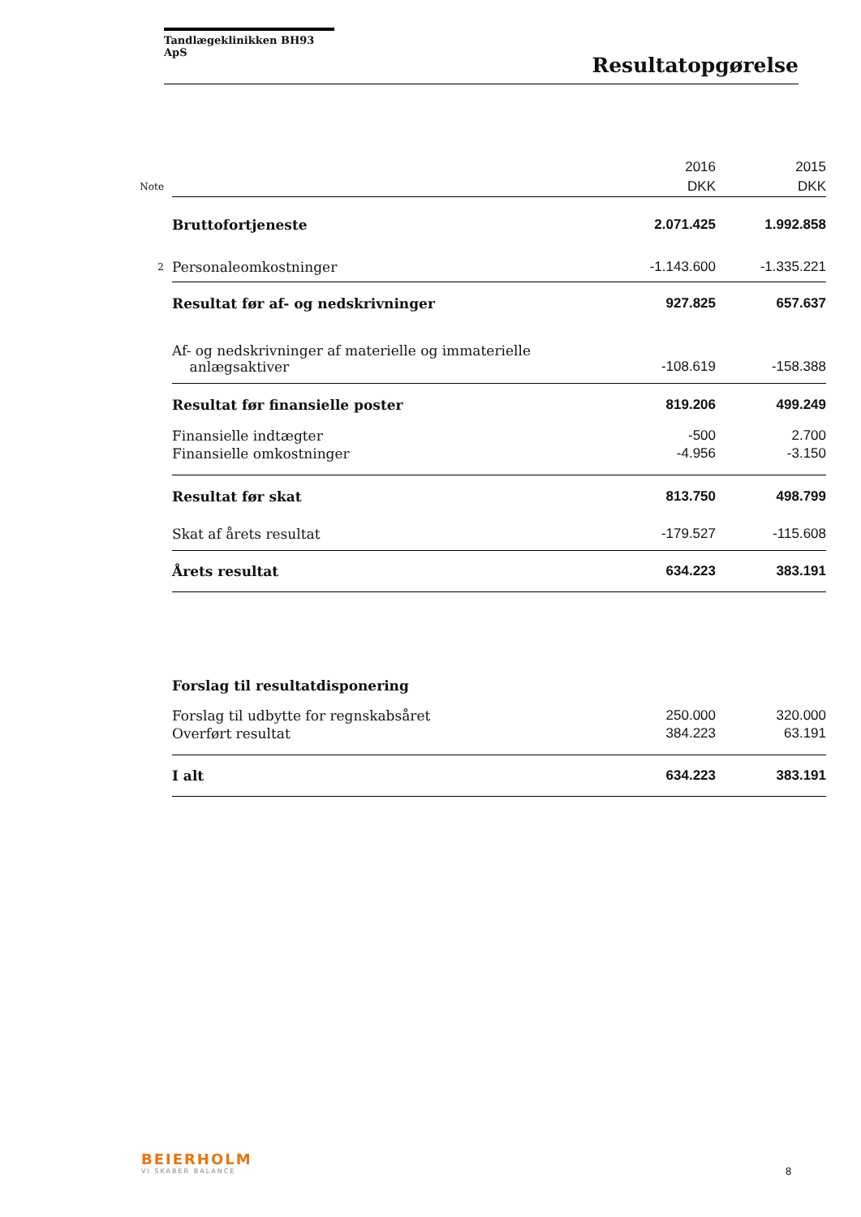Tandlægeklinikken BH93 ApS
Resultatopgørelse
| | | 2016 | 2015 |
| Note | | DKK | DKK |
| | Bruttofortjeneste | 2.071.425 | 1.992.858 |
| 2 | Personaleomkostninger | -1.143.600 | -1.335.221 |
| | Resultat før af- og nedskrivninger | 927.825 | 657.637 |
| | Af- og nedskrivninger af materielle og immaterielle anlægsaktiver | -108.619 | -158.388 |
| | Resultat før finansielle poster | 819.206 | 499.249 |
| | Finansielle indtægter | -500 | 2.700 |
| | Finansielle omkostninger | -4.956 | -3.150 |
| | Resultat før skat | 813.750 | 498.799 |
| | Skat af årets resultat | -179.527 | -115.608 |
| | Årets resultat | 634.223 | 383.191 |
| | Forslag til resultatdisponering | | |
| | Forslag til udbytte for regnskabsåret | 250.000 | 320.000 |
| | Overført resultat | 384.223 | 63.191 |
| | I alt | 634.223 | 383.191 |
BEIERHOLM
VI SKABER BALANCE
8